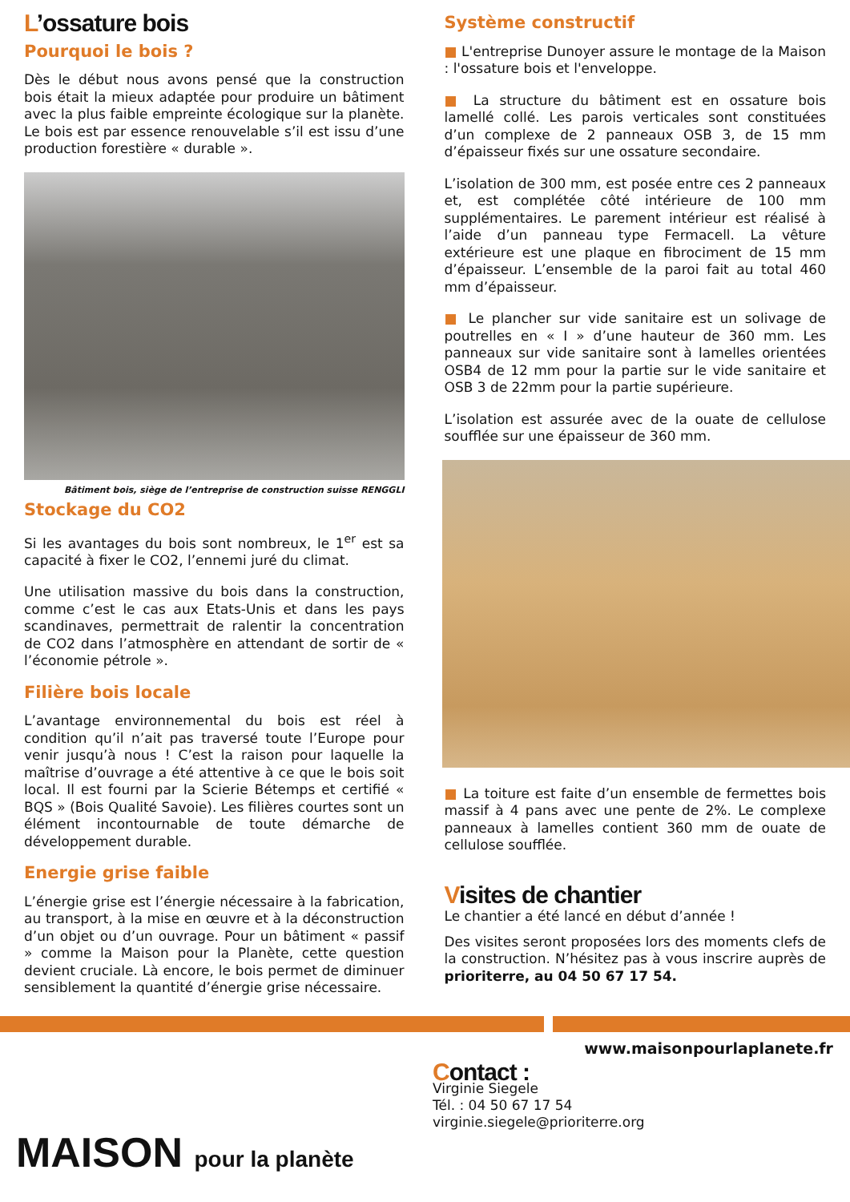L’ossature bois
Pourquoi le bois ?
Dès le début nous avons pensé que la construction bois était la mieux adaptée pour produire un bâtiment avec la plus faible empreinte écologique sur la planète. Le bois est par essence renouvelable s’il est issu d’une production forestière « durable ».
Bâtiment bois, siège de l’entreprise de construction suisse RENGGLI
Stockage du CO2
Si les avantages du bois sont nombreux, le 1<sup>er</sup> est sa capacité à fixer le CO2, l’ennemi juré du climat.
Une utilisation massive du bois dans la construction, comme c’est le cas aux Etats-Unis et dans les pays scandinaves, permettrait de ralentir la concentration de CO2 dans l’atmosphère en attendant de sortir de « l’économie pétrole ».
Filière bois locale
L’avantage environnemental du bois est réel à condition qu’il n’ait pas traversé toute l’Europe pour venir jusqu’à nous ! C’est la raison pour laquelle la maîtrise d’ouvrage a été attentive à ce que le bois soit local. Il est fourni par la Scierie Bétemps et certifié « BQS » (Bois Qualité Savoie). Les filières courtes sont un élément incontournable de toute démarche de développement durable.
Energie grise faible
L’énergie grise est l’énergie nécessaire à la fabrication, au transport, à la mise en œuvre et à la déconstruction d’un objet ou d’un ouvrage. Pour un bâtiment « passif » comme la Maison pour la Planète, cette question devient cruciale. Là encore, le bois permet de diminuer sensiblement la quantité d’énergie grise nécessaire.
Système constructif
■ L'entreprise Dunoyer assure le montage de la Maison : l'ossature bois et l'enveloppe.
■ La structure du bâtiment est en ossature bois lamellé collé. Les parois verticales sont constituées d’un complexe de 2 panneaux OSB 3, de 15 mm d’épaisseur fixés sur une ossature secondaire.
L’isolation de 300 mm, est posée entre ces 2 panneaux et, est complétée côté intérieure de 100 mm supplémentaires. Le parement intérieur est réalisé à l’aide d’un panneau type Fermacell. La vêture extérieure est une plaque en fibrociment de 15 mm d’épaisseur. L’ensemble de la paroi fait au total 460 mm d’épaisseur.
■ Le plancher sur vide sanitaire est un solivage de poutrelles en « I » d’une hauteur de 360 mm. Les panneaux sur vide sanitaire sont à lamelles orientées OSB4 de 12 mm pour la partie sur le vide sanitaire et OSB 3 de 22mm pour la partie supérieure.
L’isolation est assurée avec de la ouate de cellulose soufflée sur une épaisseur de 360 mm.
■ La toiture est faite d’un ensemble de fermettes bois massif à 4 pans avec une pente de 2%. Le complexe panneaux à lamelles contient 360 mm de ouate de cellulose soufflée.
Visites de chantier
Le chantier a été lancé en début d’année !
Des visites seront proposées lors des moments clefs de la construction. N’hésitez pas à vous inscrire auprès de prioriterre, au 04 50 67 17 54.
MAISON pour la planète
www.maisonpourlaplanete.fr
Contact :
Virginie Siegele
Tél. : 04 50 67 17 54
virginie.siegele@prioriterre.org